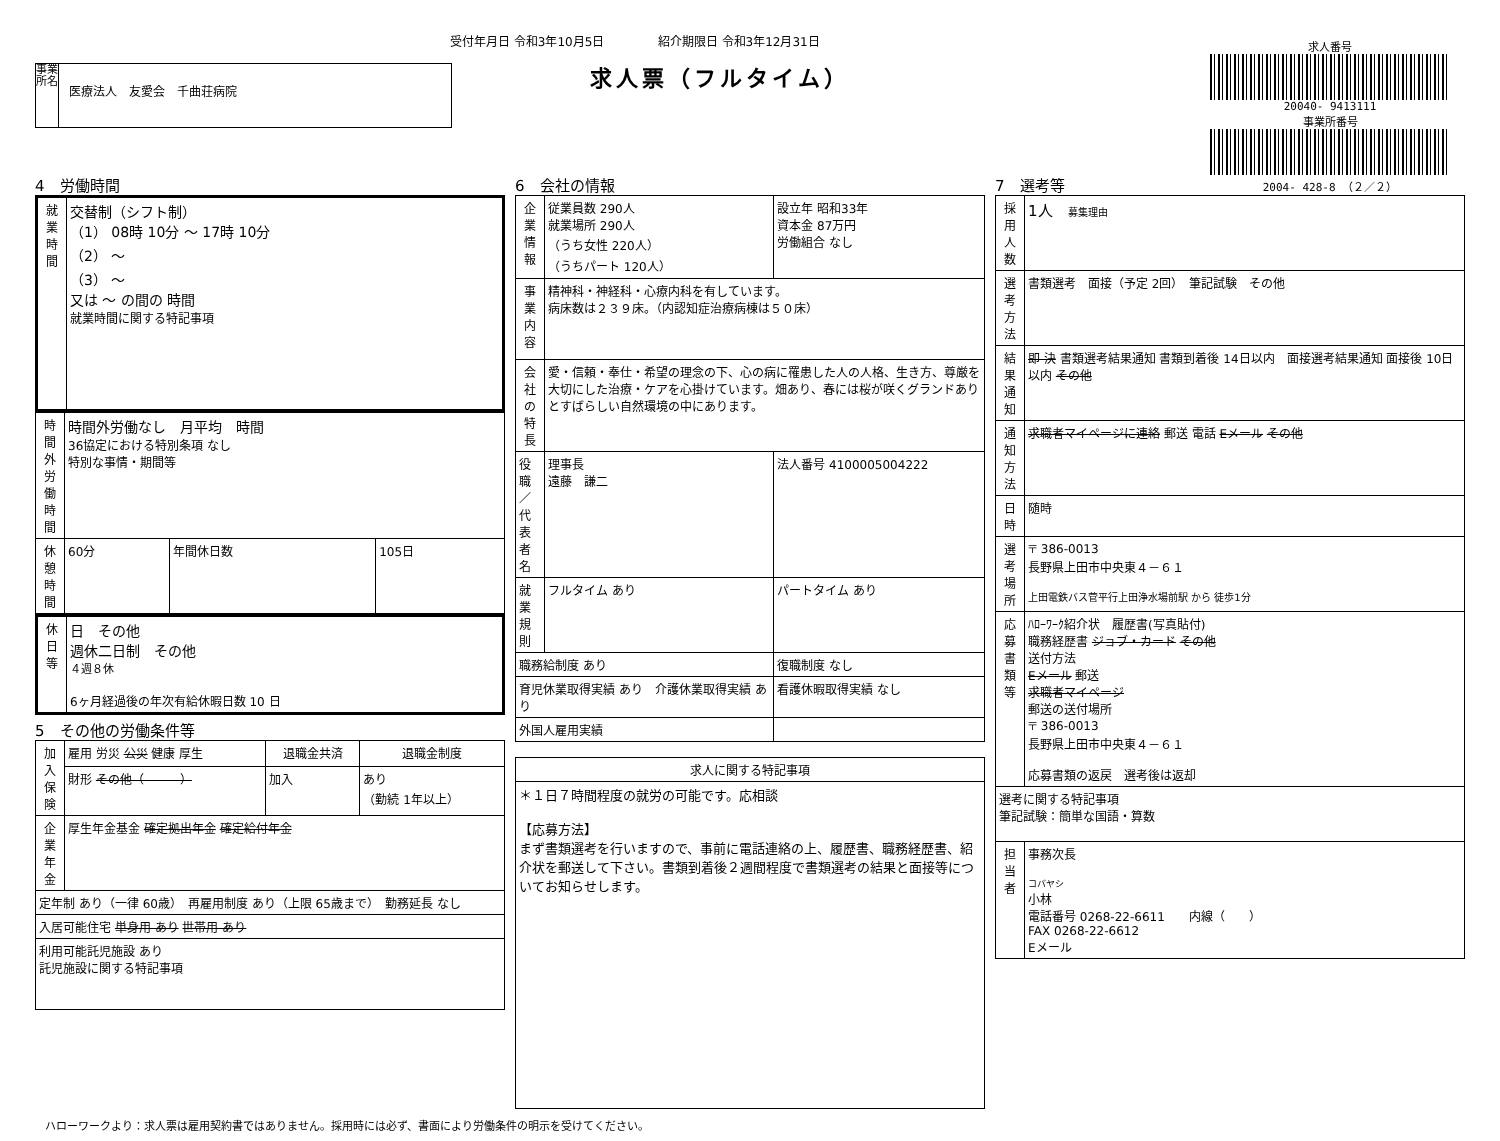受付年月日 令和3年10月5日 紹介期限日 令和3年12月31日
求人票（フルタイム）
事業所名
医療法人　友愛会　千曲荘病院
求人番号
20040- 9413111
事業所番号
2004- 428-8 （２／２）
4　労働時間
| 就業時間 | 交替制（シフト制） （1） 08時 10分 ～ 17時 10分 （2） ～ （3） ～ 又は ～ の間の 時間 就業時間に関する特記事項 |
| 時間外労働時間 | 時間外労働なし 月平均 時間 36協定における特別条項 なし 特別な事情・期間等 | | |
| 休憩時間 | 60分 | 年間休日数 | 105日 |
| 休日等 | 日 その他 週休二日制 その他 ４週８休 6ヶ月経過後の年次有給休暇日数 10 日 |
5　その他の労働条件等
| 加入保険 | 雇用 労災 公災 健康 厚生 | 退職金共済 | 退職金制度 |
| | 財形 その他（ ） | 加入 | あり （勤続 1年以上） |
| 企業年金 | 厚生年金基金 確定拠出年金 確定給付年金 | | |
| 定年制 あり（一律 60歳） 再雇用制度 あり（上限 65歳まで） 勤務延長 なし | | | |
| 入居可能住宅 単身用 あり 世帯用 あり | | | |
| 利用可能託児施設 あり 託児施設に関する特記事項 | | | |
6　会社の情報
| 企業情報 | 従業員数 290人 就業場所 290人 （うち女性 220人） （うちパート 120人） | 設立年 昭和33年 資本金 87万円 労働組合 なし |
| 事業内容 | 精神科・神経科・心療内科を有しています。 病床数は２３９床。（内認知症治療病棟は５０床） | |
| 会社の特長 | 愛・信頼・奉仕・希望の理念の下、心の病に罹患した人の人格、生き方、尊厳を大切にした治療・ケアを心掛けています。畑あり、春には桜が咲くグランドありとすばらしい自然環境の中にあります。 | |
| 役職／代表者名 | 理事長 遠藤 謙二 | 法人番号 4100005004222 |
| 就業規則 | フルタイム あり | パートタイム あり |
| 職務給制度 あり | | 復職制度 なし |
| 育児休業取得実績 あり 介護休業取得実績 あり | | 看護休暇取得実績 なし |
| 外国人雇用実績 | | |
| 求人に関する特記事項 |
| --- |
| ＊１日７時間程度の就労の可能です。応相談 【応募方法】 まず書類選考を行いますので、事前に電話連絡の上、履歴書、職務経歴書、紹介状を郵送して下さい。書類到着後２週間程度で書類選考の結果と面接等についてお知らせします。 |
7　選考等
| 採用人数 | 1人 募集理由 |
| 選考方法 | 書類選考 面接（予定 2回） 筆記試験 その他 |
| 結果通知 | 即 決 書類選考結果通知 書類到着後 14日以内 面接選考結果通知 面接後 10日以内 その他 |
| 通知方法 | 求職者マイページに連絡 郵送 電話 Eメール その他 |
| 日時 | 随時 |
| 選考場所 | 〒 386-0013 長野県上田市中央東４－６１ 上田電鉄バス菅平行上田浄水場前駅 から 徒歩1分 |
| 応募書類等 | ﾊﾛｰﾜｰｸ紹介状 履歴書(写真貼付) 職務経歴書 ジョブ・カード その他 送付方法 Eメール 郵送 求職者マイページ 郵送の送付場所 〒 386-0013 長野県上田市中央東４－６１ 応募書類の返戻 選考後は返却 |
| 選考に関する特記事項 筆記試験：簡単な国語・算数 | |
| 担当者 | 事務次長 コバヤシ 小林 電話番号 0268-22-6611 内線（ ） FAX 0268-22-6612 Eメール |
ハローワークより：求人票は雇用契約書ではありません。採用時には必ず、書面により労働条件の明示を受けてください。